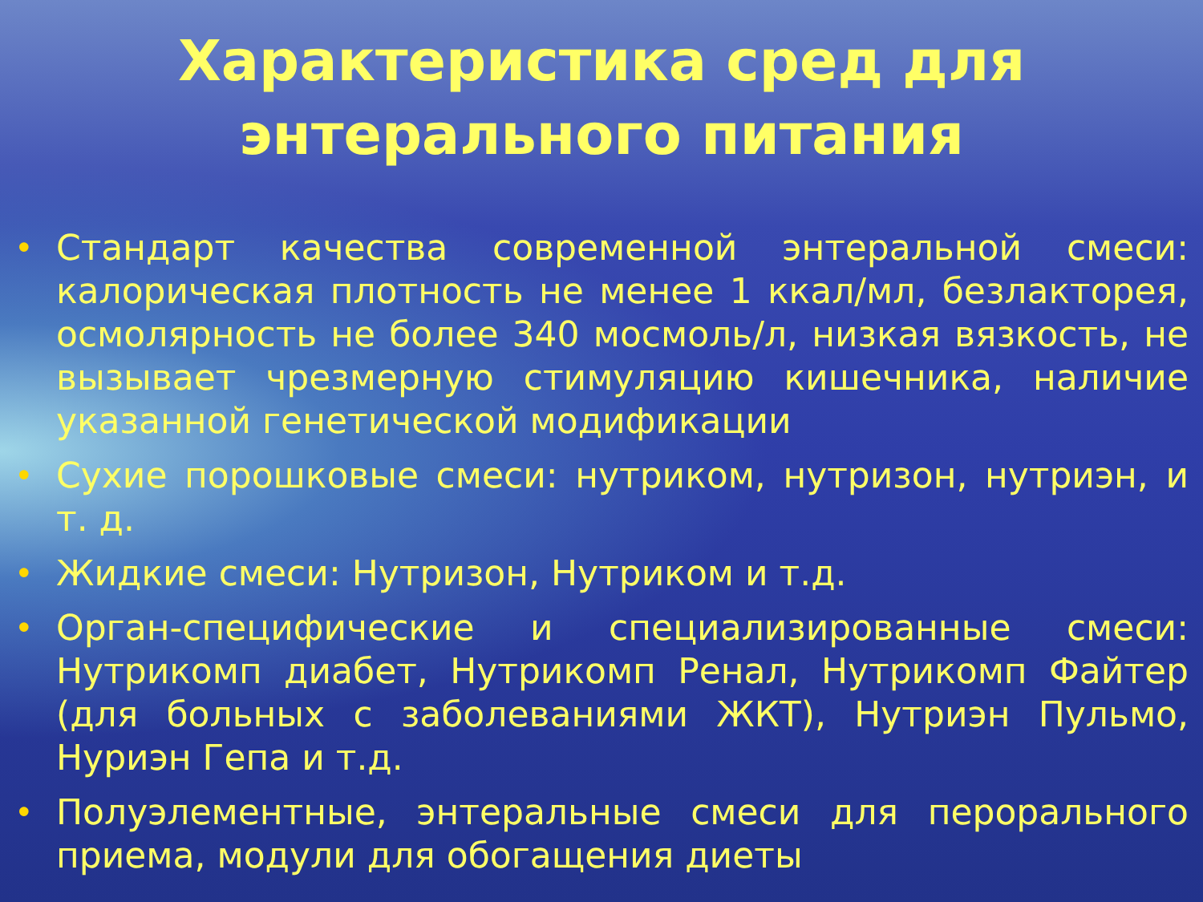Характеристика сред для
энтерального питания
• Стандарт качества современной энтеральной смеси: калорическая плотность не менее 1 ккал/мл, безлакторея, осмолярность не более 340 мосмоль/л, низкая вязкость, не вызывает чрезмерную стимуляцию кишечника, наличие указанной генетической модификации
• Сухие порошковые смеси: нутриком, нутризон, нутриэн, и т. д.
• Жидкие смеси: Нутризон, Нутриком и т.д.
• Орган-специфические и специализированные смеси: Нутрикомп диабет, Нутрикомп Ренал, Нутрикомп Файтер (для больных с заболеваниями ЖКТ), Нутриэн Пульмо, Нуриэн Гепа и т.д.
• Полуэлементные, энтеральные смеси для перорального приема, модули для обогащения диеты